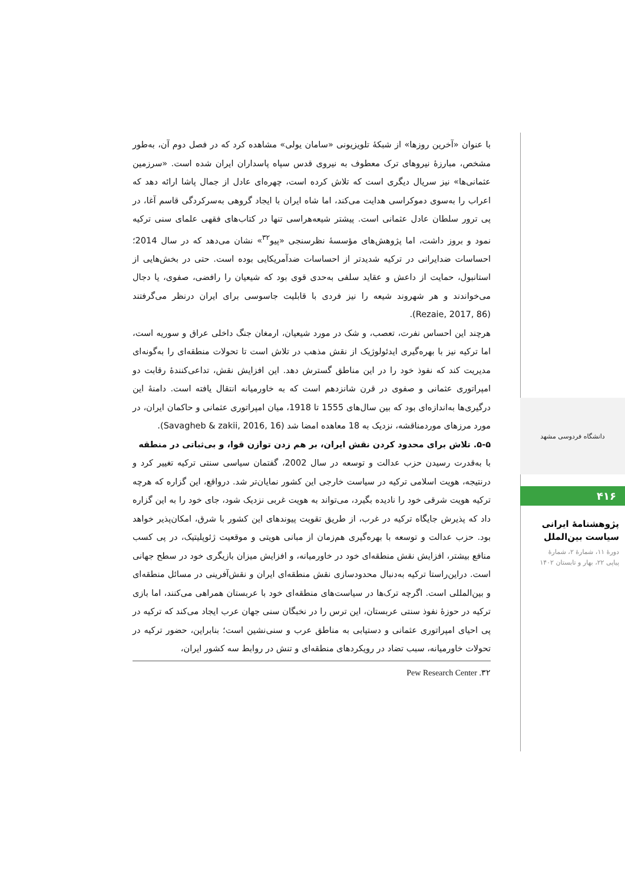با عنوان «آخرین روزها» از شبکهٔ تلویزیونی «سامان یولی» مشاهده کرد که در فصل دوم آن، به‌طور مشخص، مبارزهٔ نیروهای ترک معطوف به نیروی قدس سپاه پاسداران ایران شده است. «سرزمین عثمانی‌ها» نیز سریال دیگری است که تلاش کرده است، چهره‌ای عادل از جمال پاشا ارائه دهد که اعراب را به‌سوی دموکراسی هدایت می‌کند، اما شاه ایران با ایجاد گروهی به‌سرکردگی قاسم آغا، در پی ترور سلطان عادل عثمانی است. پیشتر شیعه‌هراسی تنها در کتاب‌های فقهی علمای سنی ترکیه نمود و بروز داشت، اما پژوهش‌های مؤسسهٔ نظرسنجی «پیو<sup>۳۲</sup>» نشان می‌دهد که در سال 2014؛ احساسات ضدایرانی در ترکیه شدیدتر از احساسات ضدآمریکایی بوده است. حتی در بخش‌هایی از استانبول، حمایت از داعش و عقاید سلفی به‌حدی قوی بود که شیعیان را رافضی، صفوی، یا دجال می‌خواندند و هر شهروند شیعه را نیز فردی با قابلیت جاسوسی برای ایران درنظر می‌گرفتند (Rezaie, 2017, 86).
هرچند این احساس نفرت، تعصب، و شک در مورد شیعیان، ارمغان جنگ داخلی عراق و سوریه است، اما ترکیه نیز با بهره‌گیری ایدئولوژیک از نقش مذهب در تلاش است تا تحولات منطقه‌ای را به‌گونه‌ای مدیریت کند که نفوذ خود را در این مناطق گسترش دهد. این افزایش نقش، تداعی‌کنندهٔ رقابت دو امپراتوری عثمانی و صفوی در قرن شانزدهم است که به خاورمیانه انتقال یافته است. دامنهٔ این درگیری‌ها به‌اندازه‌ای بود که بین سال‌های 1555 تا 1918، میان امپراتوری عثمانی و حاکمان ایران، در مورد مرزهای موردمناقشه، نزدیک به 18 معاهده امضا شد (Savagheb & zakii, 2016, 16).
۵-۵. تلاش برای محدود کردن نقش ایران، بر هم زدن توازن قوا، و بی‌ثباتی در منطقه
با به‌قدرت رسیدن حزب عدالت و توسعه در سال 2002، گفتمان سیاسی سنتی ترکیه تغییر کرد و درنتیجه، هویت اسلامی ترکیه در سیاست خارجی این کشور نمایان‌تر شد. درواقع، این گزاره که هرچه ترکیه هویت شرقی خود را نادیده بگیرد، می‌تواند به هویت غربی نزدیک شود، جای خود را به این گزاره داد که پذیرش جایگاه ترکیه در غرب، از طریق تقویت پیوندهای این کشور با شرق، امکان‌پذیر خواهد بود. حزب عدالت و توسعه با بهره‌گیری هم‌زمان از مبانی هویتی و موقعیت ژئوپلیتیک، در پی کسب منافع بیشتر، افزایش نقش منطقه‌ای خود در خاورمیانه، و افزایش میزان بازیگری خود در سطح جهانی است. دراین‌راستا ترکیه به‌دنبال محدودسازی نقش منطقه‌ای ایران و نقش‌آفرینی در مسائل منطقه‌ای و بین‌المللی است. اگرچه ترک‌ها در سیاست‌های منطقه‌ای خود با عربستان همراهی می‌کنند، اما بازی ترکیه در حوزهٔ نفوذ سنتی عربستان، این ترس را در نخبگان سنی جهان عرب ایجاد می‌کند که ترکیه در پی احیای امپراتوری عثمانی و دستیابی به مناطق عرب و سنی‌نشین است؛ بنابراین، حضور ترکیه در تحولات خاورمیانه، سبب تضاد در رویکردهای منطقه‌ای و تنش در روابط سه کشور ایران،
۳۲. Pew Research Center
دانشگاه فردوسی مشهد
۴۱۶
پژوهشنامهٔ ایرانی
سیاست بین‌الملل
دورهٔ ۱۱، شمارهٔ ۲، شمارهٔ
پیاپی ۲۲، بهار و تابستان ۱۴۰۲